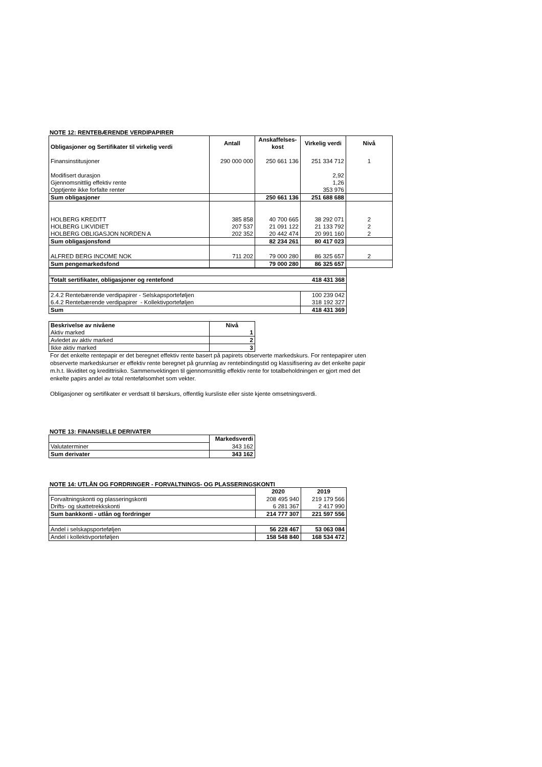NOTE 12: RENTEBÆRENDE VERDIPAPIRER
| Obligasjoner og Sertifikater til virkelig verdi | Antall | Anskaffelses- kost | Virkelig verdi | Nivå |
| --- | --- | --- | --- | --- |
| Finansinstitusjoner | 290 000 000 | 250 661 136 | 251 334 712 | 1 |
| Modifisert durasjon | | | 2,92 | |
| Gjennomsnittlig effektiv rente | | | 1,26 | |
| Opptjente ikke forfalte renter | | | 353 976 | |
| Sum obligasjoner | | 250 661 136 | 251 688 688 | |
| HOLBERG KREDITT | 385 858 | 40 700 665 | 38 292 071 | 2 |
| HOLBERG LIKVIDIET | 207 537 | 21 091 122 | 21 133 792 | 2 |
| HOLBERG OBLIGASJON NORDEN A | 202 352 | 20 442 474 | 20 991 160 | 2 |
| Sum obligasjonsfond | | 82 234 261 | 80 417 023 | |
| ALFRED BERG INCOME NOK | 711 202 | 79 000 280 | 86 325 657 | 2 |
| Sum pengemarkedsfond | | 79 000 280 | 86 325 657 | |
| Totalt sertifikater, obligasjoner og rentefond | 418 431 368 |
| 2.4.2 Rentebærende verdipapirer - Selskapsporteføljen | 100 239 042 |
| 6.4.2 Rentebærende verdipapirer - Kollektivporteføljen | 318 192 327 |
| Sum | 418 431 369 |
| Beskrivelse av nivåene | Nivå |
| --- | --- |
| Aktiv marked | 1 |
| Avledet av aktiv marked | 2 |
| Ikke aktiv marked | 3 |
For det enkelte rentepapir er det beregnet effektiv rente basert på papirets observerte markedskurs. For rentepapirer uten observerte markedskurser er effektiv rente beregnet på grunnlag av rentebindingstid og klassifisering av det enkelte papir m.h.t. likviditet og kredittrisiko. Sammenvektingen til gjennomsnittlig effektiv rente for totalbeholdningen er gjort med det enkelte papirs andel av total rentefølsomhet som vekter.
Obligasjoner og sertifikater er verdsatt til børskurs, offentlig kursliste eller siste kjente omsetningsverdi.
NOTE 13: FINANSIELLE DERIVATER
| | Markedsverdi |
| Valutaterminer | 343 162 |
| Sum derivater | 343 162 |
NOTE 14: UTLÅN OG FORDRINGER - FORVALTNINGS- OG PLASSERINGSKONTI
| | 2020 | 2019 |
| Forvaltningskonti og plasseringskonti | 208 495 940 | 219 179 566 |
| Drifts- og skattetrekkskonti | 6 281 367 | 2 417 990 |
| Sum bankkonti - utlån og fordringer | 214 777 307 | 221 597 556 |
| Andel i selskapsporteføljen | 56 228 467 | 53 063 084 |
| Andel i kollektivporteføljen | 158 548 840 | 168 534 472 |